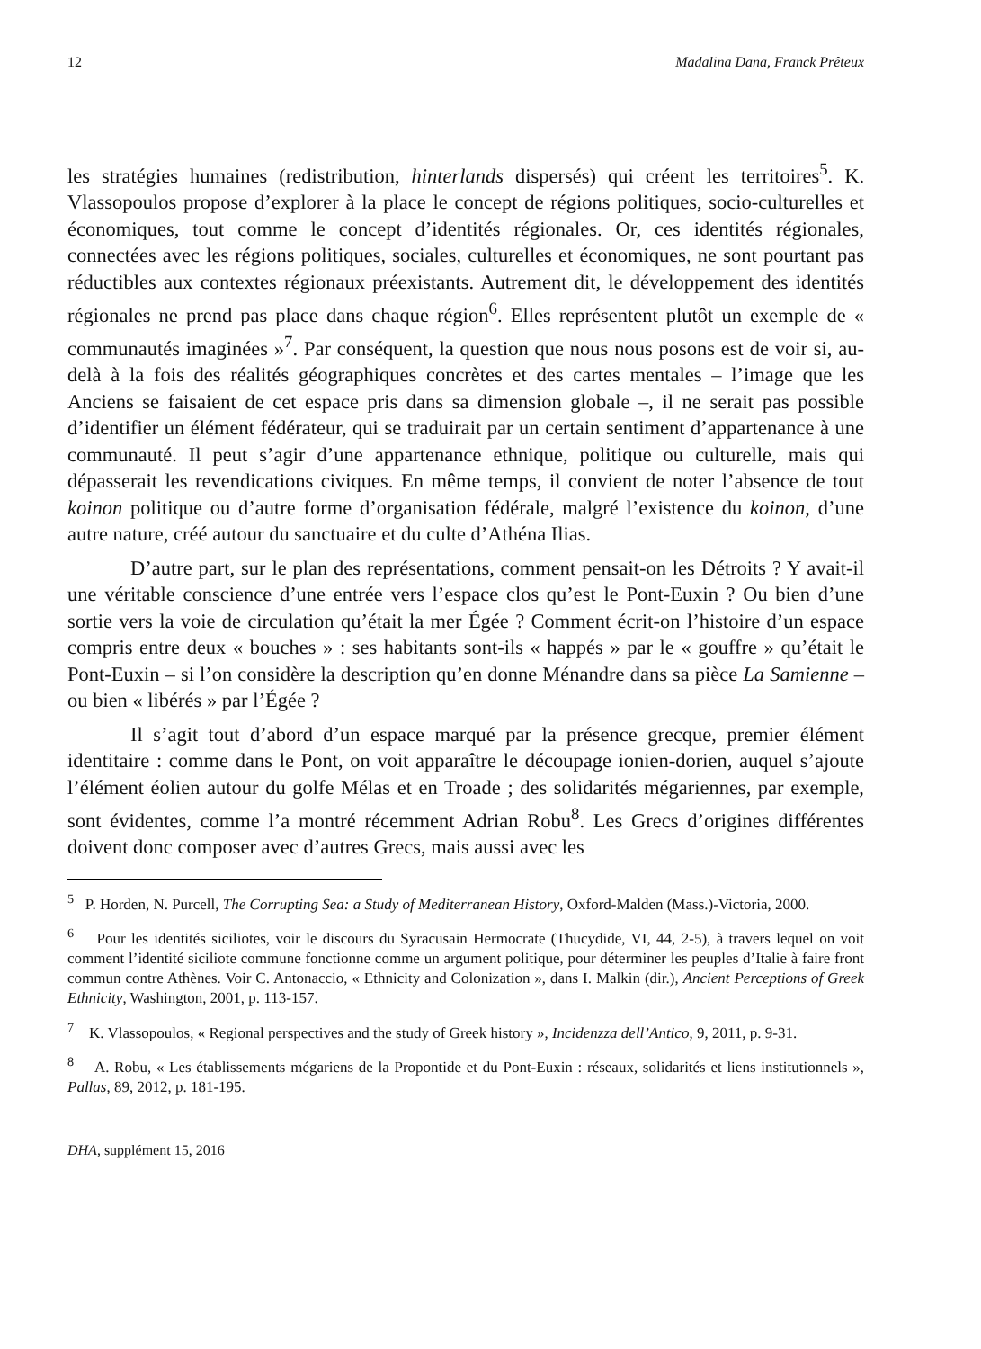12 Madalina Dana, Franck Prêteux
les stratégies humaines (redistribution, hinterlands dispersés) qui créent les territoires<sup>5</sup>. K. Vlassopoulos propose d’explorer à la place le concept de régions politiques, socio-culturelles et économiques, tout comme le concept d’identités régionales. Or, ces identités régionales, connectées avec les régions politiques, sociales, culturelles et économiques, ne sont pourtant pas réductibles aux contextes régionaux préexistants. Autrement dit, le développement des identités régionales ne prend pas place dans chaque région<sup>6</sup>. Elles représentent plutôt un exemple de « communautés imaginées »<sup>7</sup>. Par conséquent, la question que nous nous posons est de voir si, au-delà à la fois des réalités géographiques concrètes et des cartes mentales – l’image que les Anciens se faisaient de cet espace pris dans sa dimension globale –, il ne serait pas possible d’identifier un élément fédérateur, qui se traduirait par un certain sentiment d’appartenance à une communauté. Il peut s’agir d’une appartenance ethnique, politique ou culturelle, mais qui dépasserait les revendications civiques. En même temps, il convient de noter l’absence de tout koinon politique ou d’autre forme d’organisation fédérale, malgré l’existence du koinon, d’une autre nature, créé autour du sanctuaire et du culte d’Athéna Ilias.
D’autre part, sur le plan des représentations, comment pensait-on les Détroits ? Y avait-il une véritable conscience d’une entrée vers l’espace clos qu’est le Pont-Euxin ? Ou bien d’une sortie vers la voie de circulation qu’était la mer Égée ? Comment écrit-on l’histoire d’un espace compris entre deux « bouches » : ses habitants sont-ils « happés » par le « gouffre » qu’était le Pont-Euxin – si l’on considère la description qu’en donne Ménandre dans sa pièce La Samienne – ou bien « libérés » par l’Égée ?
Il s’agit tout d’abord d’un espace marqué par la présence grecque, premier élément identitaire : comme dans le Pont, on voit apparaître le découpage ionien-dorien, auquel s’ajoute l’élément éolien autour du golfe Mélas et en Troade ; des solidarités mégariennes, par exemple, sont évidentes, comme l’a montré récemment Adrian Robu<sup>8</sup>. Les Grecs d’origines différentes doivent donc composer avec d’autres Grecs, mais aussi avec les
<sup>5</sup> P. Horden, N. Purcell, The Corrupting Sea: a Study of Mediterranean History, Oxford-Malden (Mass.)-Victoria, 2000.
<sup>6</sup> Pour les identités siciliotes, voir le discours du Syracusain Hermocrate (Thucydide, VI, 44, 2-5), à travers lequel on voit comment l’identité siciliote commune fonctionne comme un argument politique, pour déterminer les peuples d’Italie à faire front commun contre Athènes. Voir C. Antonaccio, « Ethnicity and Colonization », dans I. Malkin (dir.), Ancient Perceptions of Greek Ethnicity, Washington, 2001, p. 113-157.
<sup>7</sup> K. Vlassopoulos, « Regional perspectives and the study of Greek history », Incidenzza dell’Antico, 9, 2011, p. 9-31.
<sup>8</sup> A. Robu, « Les établissements mégariens de la Propontide et du Pont-Euxin : réseaux, solidarités et liens institutionnels », Pallas, 89, 2012, p. 181-195.
DHA, supplément 15, 2016